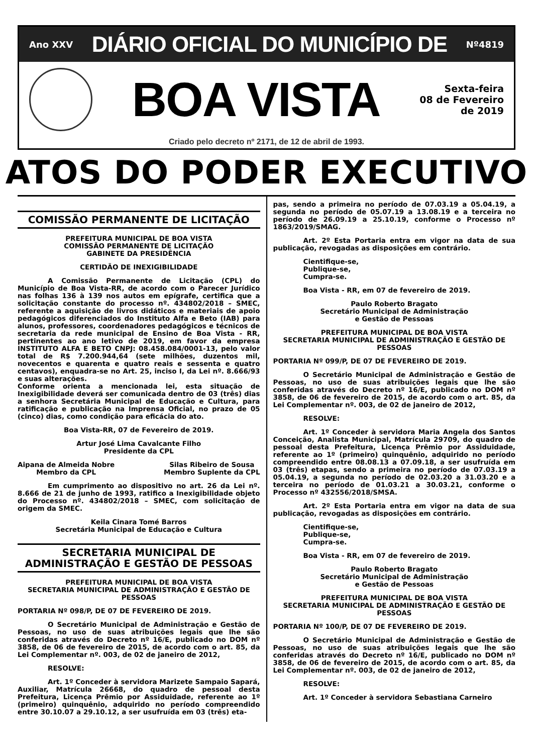Ano XXV DIÁRIO OFICIAL DO MUNICÍPIO DE Nº4819
BOA VISTA
Sexta-feira
08 de Fevereiro
de 2019
Criado pelo decreto nº 2171, de 12 de abril de 1993.
ATOS DO PODER EXECUTIVO
COMISSÃO PERMANENTE DE LICITAÇÃO
PREFEITURA MUNICIPAL DE BOA VISTA
COMISSÃO PERMANENTE DE LICITAÇÃO
GABINETE DA PRESIDÊNCIA
CERTIDÃO DE INEXIGIBILIDADE
A Comissão Permanente de Licitação (CPL) do Município de Boa Vista-RR, de acordo com o Parecer Jurídico nas folhas 136 à 139 nos autos em epígrafe, certifica que a solicitação constante do processo nº. 434802/2018 – SMEC, referente a aquisição de livros didáticos e materiais de apoio pedagógicos diferenciados do Instituto Alfa e Beto (IAB) para alunos, professores, coordenadores pedagógicos e técnicos de secretaria da rede municipal de Ensino de Boa Vista - RR, pertinentes ao ano letivo de 2019, em favor da empresa INSTITUTO ALFA E BETO CNPJ: 08.458.084/0001-13, pelo valor total de R$ 7.200.944,64 (sete milhões, duzentos mil, novecentos e quarenta e quatro reais e sessenta e quatro centavos), enquadra-se no Art. 25, inciso I, da Lei nº. 8.666/93 e suas alterações.
Conforme orienta a mencionada lei, esta situação de Inexigibilidade deverá ser comunicada dentro de 03 (três) dias a senhora Secretária Municipal de Educação e Cultura, para ratificação e publicação na Imprensa Oficial, no prazo de 05 (cinco) dias, como condição para eficácia do ato.
Boa Vista-RR, 07 de Fevereiro de 2019.
Artur José Lima Cavalcante Filho
Presidente da CPL
Aipana de Almeida Nobre
Membro da CPL
Silas Ribeiro de Sousa
Membro Suplente da CPL
Em cumprimento ao dispositivo no art. 26 da Lei nº. 8.666 de 21 de junho de 1993, ratifico a Inexigibilidade objeto do Processo nº. 434802/2018 – SMEC, com solicitação de origem da SMEC.
Keila Cinara Tomé Barros
Secretária Municipal de Educação e Cultura
SECRETARIA MUNICIPAL DE
ADMINISTRAÇÃO E GESTÃO DE PESSOAS
PREFEITURA MUNICIPAL DE BOA VISTA
SECRETARIA MUNICIPAL DE ADMINISTRAÇÃO E GESTÃO DE PESSOAS
PORTARIA Nº 098/P, DE 07 DE FEVEREIRO DE 2019.
O Secretário Municipal de Administração e Gestão de Pessoas, no uso de suas atribuições legais que lhe são conferidas através do Decreto nº 16/E, publicado no DOM nº 3858, de 06 de fevereiro de 2015, de acordo com o art. 85, da Lei Complementar nº. 003, de 02 de janeiro de 2012,
RESOLVE:
Art. 1º Conceder à servidora Marizete Sampaio Sapará, Auxiliar, Matrícula 26668, do quadro de pessoal desta Prefeitura, Licença Prêmio por Assiduidade, referente ao 1º (primeiro) quinquênio, adquirido no período compreendido entre 30.10.07 a 29.10.12, a ser usufruída em 03 (três) eta-
pas, sendo a primeira no período de 07.03.19 a 05.04.19, a segunda no período de 05.07.19 a 13.08.19 e a terceira no período de 26.09.19 a 25.10.19, conforme o Processo nº 1863/2019/SMAG.
Art. 2º Esta Portaria entra em vigor na data de sua publicação, revogadas as disposições em contrário.
Cientifique-se,
Publique-se,
Cumpra-se.
Boa Vista - RR, em 07 de fevereiro de 2019.
Paulo Roberto Bragato
Secretário Municipal de Administração
e Gestão de Pessoas
PREFEITURA MUNICIPAL DE BOA VISTA
SECRETARIA MUNICIPAL DE ADMINISTRAÇÃO E GESTÃO DE PESSOAS
PORTARIA Nº 099/P, DE 07 DE FEVEREIRO DE 2019.
O Secretário Municipal de Administração e Gestão de Pessoas, no uso de suas atribuições legais que lhe são conferidas através do Decreto nº 16/E, publicado no DOM nº 3858, de 06 de fevereiro de 2015, de acordo com o art. 85, da Lei Complementar nº. 003, de 02 de janeiro de 2012,
RESOLVE:
Art. 1º Conceder à servidora Maria Angela dos Santos Conceição, Analista Municipal, Matrícula 29709, do quadro de pessoal desta Prefeitura, Licença Prêmio por Assiduidade, referente ao 1º (primeiro) quinquênio, adquirido no período compreendido entre 08.08.13 a 07.09.18, a ser usufruída em 03 (três) etapas, sendo a primeira no período de 07.03.19 a 05.04.19, a segunda no período de 02.03.20 a 31.03.20 e a terceira no período de 01.03.21 a 30.03.21, conforme o Processo nº 432556/2018/SMSA.
Art. 2º Esta Portaria entra em vigor na data de sua publicação, revogadas as disposições em contrário.
Cientifique-se,
Publique-se,
Cumpra-se.
Boa Vista - RR, em 07 de fevereiro de 2019.
Paulo Roberto Bragato
Secretário Municipal de Administração
e Gestão de Pessoas
PREFEITURA MUNICIPAL DE BOA VISTA
SECRETARIA MUNICIPAL DE ADMINISTRAÇÃO E GESTÃO DE PESSOAS
PORTARIA Nº 100/P, DE 07 DE FEVEREIRO DE 2019.
O Secretário Municipal de Administração e Gestão de Pessoas, no uso de suas atribuições legais que lhe são conferidas através do Decreto nº 16/E, publicado no DOM nº 3858, de 06 de fevereiro de 2015, de acordo com o art. 85, da Lei Complementar nº. 003, de 02 de janeiro de 2012,
RESOLVE:
Art. 1º Conceder à servidora Sebastiana Carneiro